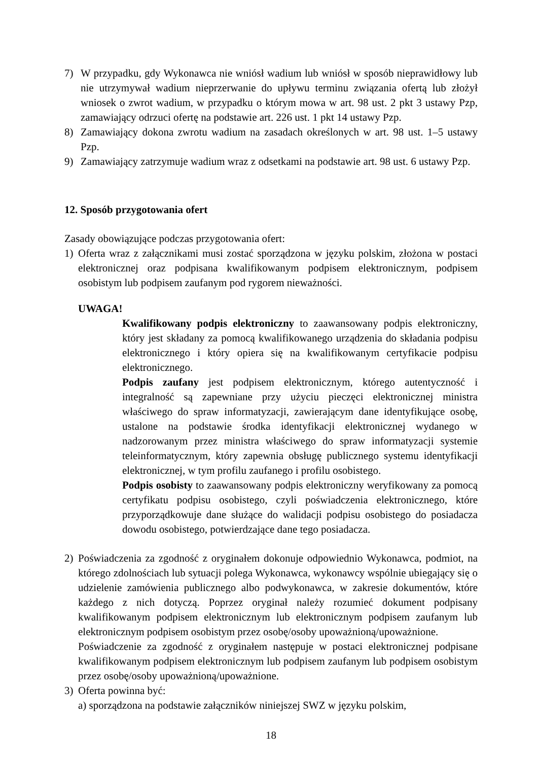7) W przypadku, gdy Wykonawca nie wniósł wadium lub wniósł w sposób nieprawidłowy lub nie utrzymywał wadium nieprzerwanie do upływu terminu związania ofertą lub złożył wniosek o zwrot wadium, w przypadku o którym mowa w art. 98 ust. 2 pkt 3 ustawy Pzp, zamawiający odrzuci ofertę na podstawie art. 226 ust. 1 pkt 14 ustawy Pzp.
8) Zamawiający dokona zwrotu wadium na zasadach określonych w art. 98 ust. 1–5 ustawy Pzp.
9) Zamawiający zatrzymuje wadium wraz z odsetkami na podstawie art. 98 ust. 6 ustawy Pzp.
12. Sposób przygotowania ofert
Zasady obowiązujące podczas przygotowania ofert:
1) Oferta wraz z załącznikami musi zostać sporządzona w języku polskim, złożona w postaci elektronicznej oraz podpisana kwalifikowanym podpisem elektronicznym, podpisem osobistym lub podpisem zaufanym pod rygorem nieważności.
UWAGA!
Kwalifikowany podpis elektroniczny to zaawansowany podpis elektroniczny, który jest składany za pomocą kwalifikowanego urządzenia do składania podpisu elektronicznego i który opiera się na kwalifikowanym certyfikacie podpisu elektronicznego.
Podpis zaufany jest podpisem elektronicznym, którego autentyczność i integralność są zapewniane przy użyciu pieczęci elektronicznej ministra właściwego do spraw informatyzacji, zawierającym dane identyfikujące osobę, ustalone na podstawie środka identyfikacji elektronicznej wydanego w nadzorowanym przez ministra właściwego do spraw informatyzacji systemie teleinformatycznym, który zapewnia obsługę publicznego systemu identyfikacji elektronicznej, w tym profilu zaufanego i profilu osobistego.
Podpis osobisty to zaawansowany podpis elektroniczny weryfikowany za pomocą certyfikatu podpisu osobistego, czyli poświadczenia elektronicznego, które przyporządkowuje dane służące do walidacji podpisu osobistego do posiadacza dowodu osobistego, potwierdzające dane tego posiadacza.
2) Poświadczenia za zgodność z oryginałem dokonuje odpowiednio Wykonawca, podmiot, na którego zdolnościach lub sytuacji polega Wykonawca, wykonawcy wspólnie ubiegający się o udzielenie zamówienia publicznego albo podwykonawca, w zakresie dokumentów, które każdego z nich dotyczą. Poprzez oryginał należy rozumieć dokument podpisany kwalifikowanym podpisem elektronicznym lub elektronicznym podpisem zaufanym lub elektronicznym podpisem osobistym przez osobę/osoby upoważnioną/upoważnione.
Poświadczenie za zgodność z oryginałem następuje w postaci elektronicznej podpisane kwalifikowanym podpisem elektronicznym lub podpisem zaufanym lub podpisem osobistym przez osobę/osoby upoważnioną/upoważnione.
3) Oferta powinna być:
a) sporządzona na podstawie załączników niniejszej SWZ w języku polskim,
18